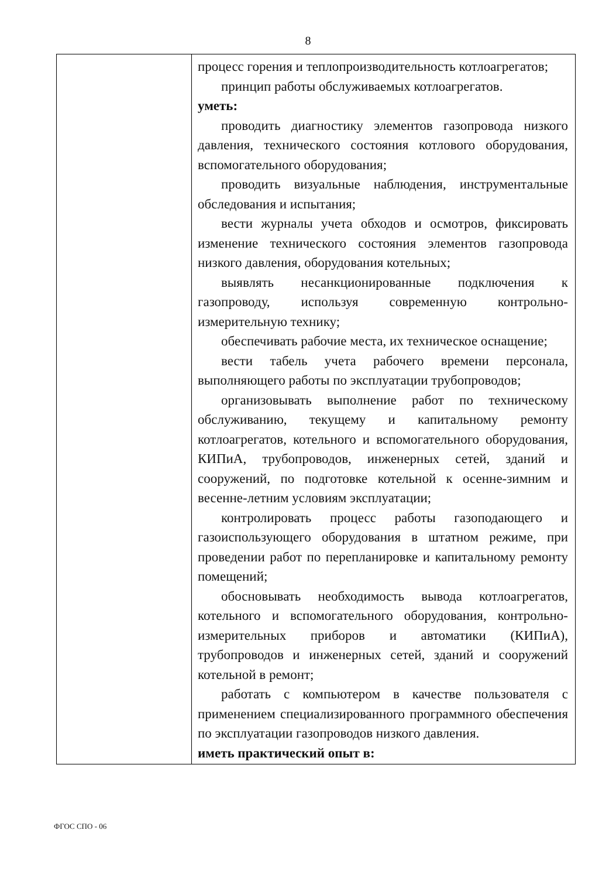8
| | процесс горения и теплопроизводительность котлоагрегатов; принцип работы обслуживаемых котлоагрегатов. уметь: проводить диагностику элементов газопровода низкого давления, технического состояния котлового оборудования, вспомогательного оборудования; проводить визуальные наблюдения, инструментальные обследования и испытания; вести журналы учета обходов и осмотров, фиксировать изменение технического состояния элементов газопровода низкого давления, оборудования котельных; выявлять несанкционированные подключения к газопроводу, используя современную контрольно-измерительную технику; обеспечивать рабочие места, их техническое оснащение; вести табель учета рабочего времени персонала, выполняющего работы по эксплуатации трубопроводов; организовывать выполнение работ по техническому обслуживанию, текущему и капитальному ремонту котлоагрегатов, котельного и вспомогательного оборудования, КИПиА, трубопроводов, инженерных сетей, зданий и сооружений, по подготовке котельной к осенне-зимним и весенне-летним условиям эксплуатации; контролировать процесс работы газоподающего и газоиспользующего оборудования в штатном режиме, при проведении работ по перепланировке и капитальному ремонту помещений; обосновывать необходимость вывода котлоагрегатов, котельного и вспомогательного оборудования, контрольно-измерительных приборов и автоматики (КИПиА), трубопроводов и инженерных сетей, зданий и сооружений котельной в ремонт; работать с компьютером в качестве пользователя с применением специализированного программного обеспечения по эксплуатации газопроводов низкого давления. иметь практический опыт в: |
ФГОС СПО - 06